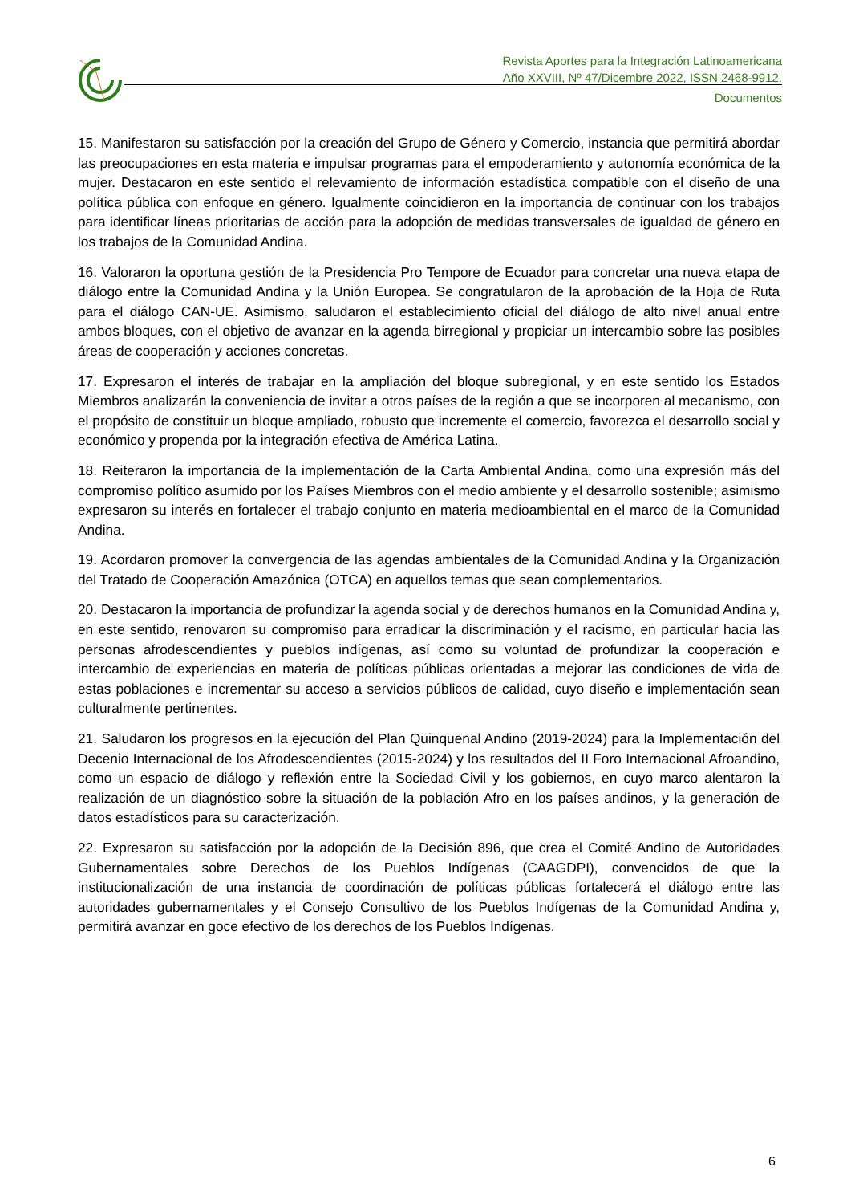Revista Aportes para la Integración Latinoamericana
Año XXVIII, Nº 47/Dicembre 2022, ISSN 2468-9912.
Documentos
15. Manifestaron su satisfacción por la creación del Grupo de Género y Comercio, instancia que permitirá abordar las preocupaciones en esta materia e impulsar programas para el empoderamiento y autonomía económica de la mujer. Destacaron en este sentido el relevamiento de información estadística compatible con el diseño de una política pública con enfoque en género. Igualmente coincidieron en la importancia de continuar con los trabajos para identificar líneas prioritarias de acción para la adopción de medidas transversales de igualdad de género en los trabajos de la Comunidad Andina.
16. Valoraron la oportuna gestión de la Presidencia Pro Tempore de Ecuador para concretar una nueva etapa de diálogo entre la Comunidad Andina y la Unión Europea. Se congratularon de la aprobación de la Hoja de Ruta para el diálogo CAN-UE. Asimismo, saludaron el establecimiento oficial del diálogo de alto nivel anual entre ambos bloques, con el objetivo de avanzar en la agenda birregional y propiciar un intercambio sobre las posibles áreas de cooperación y acciones concretas.
17. Expresaron el interés de trabajar en la ampliación del bloque subregional, y en este sentido los Estados Miembros analizarán la conveniencia de invitar a otros países de la región a que se incorporen al mecanismo, con el propósito de constituir un bloque ampliado, robusto que incremente el comercio, favorezca el desarrollo social y económico y propenda por la integración efectiva de América Latina.
18. Reiteraron la importancia de la implementación de la Carta Ambiental Andina, como una expresión más del compromiso político asumido por los Países Miembros con el medio ambiente y el desarrollo sostenible; asimismo expresaron su interés en fortalecer el trabajo conjunto en materia medioambiental en el marco de la Comunidad Andina.
19. Acordaron promover la convergencia de las agendas ambientales de la Comunidad Andina y la Organización del Tratado de Cooperación Amazónica (OTCA) en aquellos temas que sean complementarios.
20. Destacaron la importancia de profundizar la agenda social y de derechos humanos en la Comunidad Andina y, en este sentido, renovaron su compromiso para erradicar la discriminación y el racismo, en particular hacia las personas afrodescendientes y pueblos indígenas, así como su voluntad de profundizar la cooperación e intercambio de experiencias en materia de políticas públicas orientadas a mejorar las condiciones de vida de estas poblaciones e incrementar su acceso a servicios públicos de calidad, cuyo diseño e implementación sean culturalmente pertinentes.
21. Saludaron los progresos en la ejecución del Plan Quinquenal Andino (2019-2024) para la Implementación del Decenio Internacional de los Afrodescendientes (2015-2024) y los resultados del II Foro Internacional Afroandino, como un espacio de diálogo y reflexión entre la Sociedad Civil y los gobiernos, en cuyo marco alentaron la realización de un diagnóstico sobre la situación de la población Afro en los países andinos, y la generación de datos estadísticos para su caracterización.
22. Expresaron su satisfacción por la adopción de la Decisión 896, que crea el Comité Andino de Autoridades Gubernamentales sobre Derechos de los Pueblos Indígenas (CAAGDPI), convencidos de que la institucionalización de una instancia de coordinación de políticas públicas fortalecerá el diálogo entre las autoridades gubernamentales y el Consejo Consultivo de los Pueblos Indígenas de la Comunidad Andina y, permitirá avanzar en goce efectivo de los derechos de los Pueblos Indígenas.
6